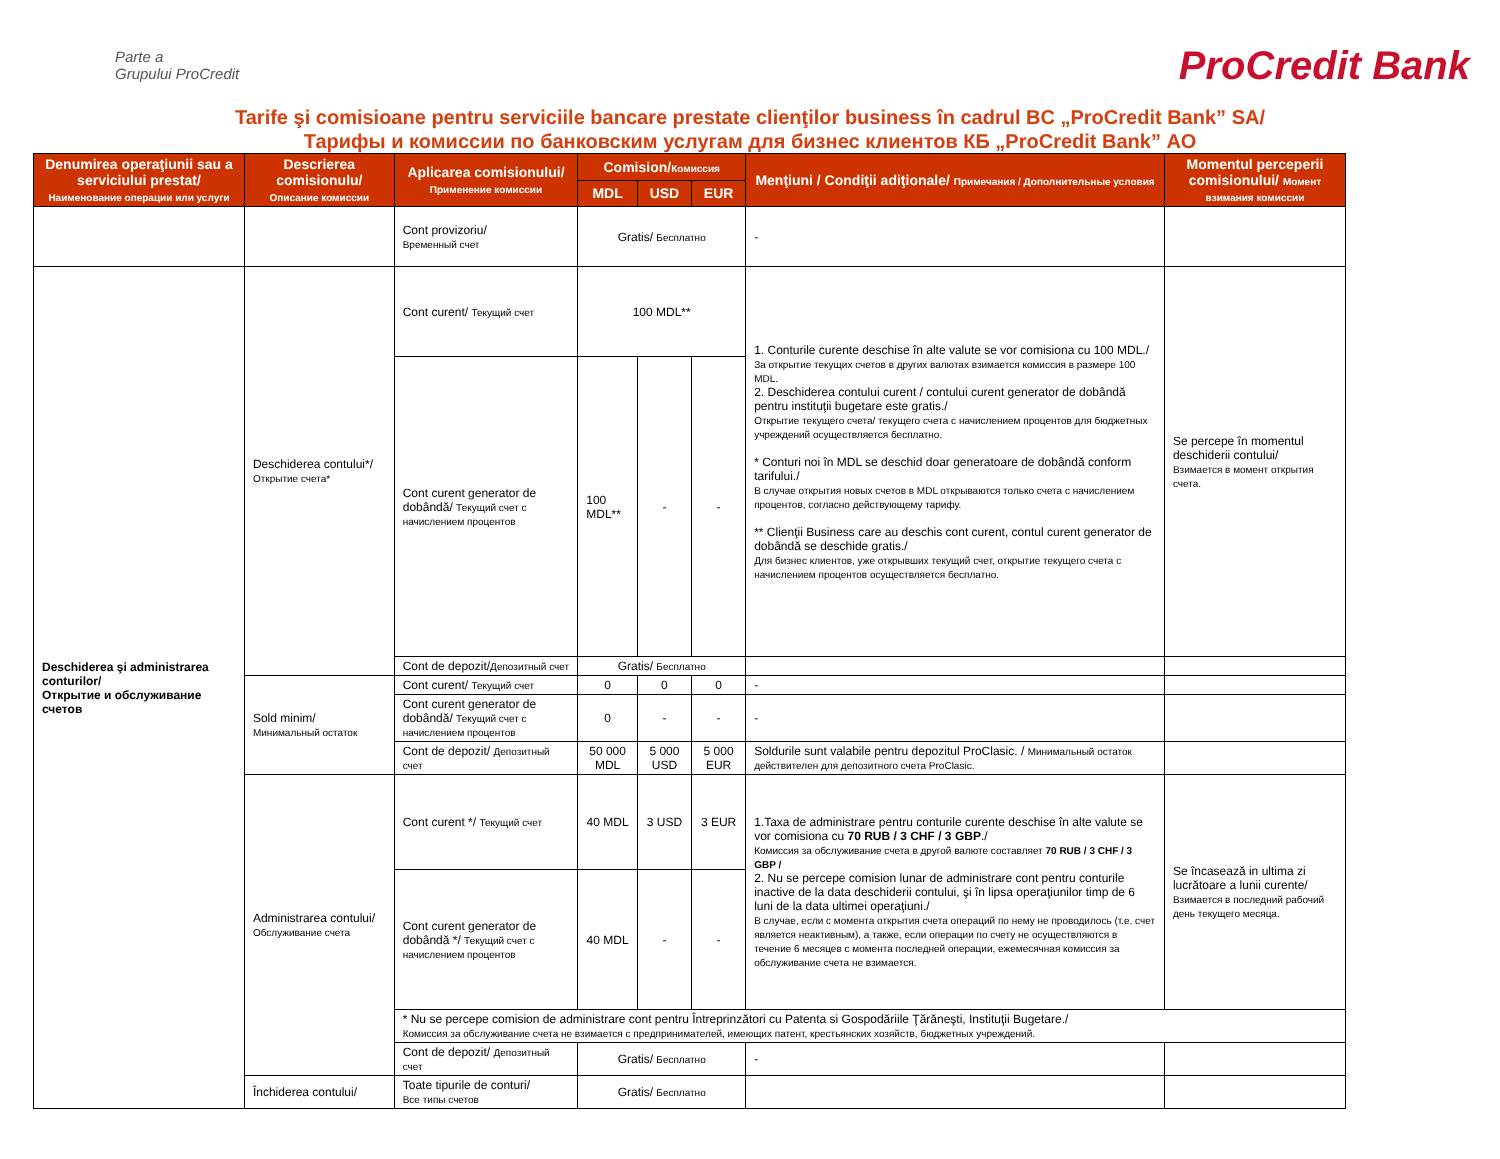Parte a
Grupului ProCredit
ProCredit Bank
Tarife şi comisioane pentru serviciile bancare prestate clienţilor business în cadrul BC „ProCredit Bank” SA/
Тарифы и комиссии по банковским услугам для бизнес клиентов КБ „ProCredit Bank” АО
| Denumirea operaţiunii sau a serviciului prestat/ Наименование операции или услуги | Descrierea comisionulu/ Описание комиссии | Aplicarea comisionului/ Применение комиссии | Comision/ Комиссия | | | Menţiuni / Condiţii adiţionale/ Примечания / Дополнительные условия | Momentul perceperii comisionului/ Момент взимания комиссии |
| --- | --- | --- | --- | --- | --- | --- | --- |
| | | | MDL | USD | EUR | | |
| | | Cont provizoriu/ Временный счет | Gratis/ Бесплатно | | | - | |
| Deschiderea şi administrarea conturilor/ Открытие и обслуживание счетов | Deschiderea contului*/ Открытие счета* | Cont curent/ Текущий счет | 100 MDL** | | | 1. Conturile curente deschise în alte valute se vor comisiona cu 100 MDL./ За открытие текущих счетов в других валютах взимается комиссия в размере 100 MDL. 2. Deschiderea contului curent / contului curent generator de dobândă pentru instituţii bugetare este gratis./ Открытие текущего счета/ текущего счета с начислением процентов для бюджетных учреждений осуществляется бесплатно. * Conturi noi în MDL se deschid doar generatoare de dobândă conform tarifului./ В случае открытия новых счетов в MDL открываются только счета с начислением процентов, согласно действующему тарифу. ** Clienţii Business care au deschis cont curent, contul curent generator de dobândă se deschide gratis./ Для бизнес клиентов, уже открывших текущий счет, открытие текущего счета с начислением процентов осуществляется бесплатно. | Se percepe în momentul deschiderii contului/ Взимается в момент открытия счета. |
| | | Cont curent generator de dobândă/ Текущий счет с начислением процентов | 100 MDL** | - | - | | |
| | | Cont de depozit/ Депозитный счет | Gratis/ Бесплатно | | | | |
| | Sold minim/ Минимальный остаток | Cont curent/ Текущий счет | 0 | 0 | 0 | - | |
| | | Cont curent generator de dobândă/ Текущий счет с начислением процентов | 0 | - | - | - | |
| | | Cont de depozit/ Депозитный счет | 50 000 MDL | 5 000 USD | 5 000 EUR | Soldurile sunt valabile pentru depozitul ProClasic. / Минимальный остаток действителен для депозитного счета ProClasic. | |
| | Administrarea contului/ Обслуживание счета | Cont curent */ Текущий счет | 40 MDL | 3 USD | 3 EUR | 1.Taxa de administrare pentru conturile curente deschise în alte valute se vor comisiona cu 70 RUB / 3 CHF / 3 GBP ./ Комиссия за обслуживание счета в другой валюте составляет 70 RUB / 3 CHF / 3 GBP / 2. Nu se percepe comision lunar de administrare cont pentru conturile inactive de la data deschiderii contului, şi în lipsa operaţiunilor timp de 6 luni de la data ultimei operaţiuni./ В случае, если с момента открытия счета операций по нему не проводилось (т.е. счет является неактивным), а также, если операции по счету не осуществляются в течение 6 месяцев с момента последней операции, ежемесячная комиссия за обслуживание счета не взимается. | Se încasează in ultima zi lucrătoare a lunii curente/ Взимается в последний рабочий день текущего месяца. |
| | | Cont curent generator de dobândă */ Текущий счет с начислением процентов | 40 MDL | - | - | | |
| | | * Nu se percepe comision de administrare cont pentru Întreprinzători cu Patenta si Gospodăriile Ţărăneşti, Instituţii Bugetare./ Комиссия за обслуживание счета не взимается с предпринимателей, имеющих патент, крестьянских хозяйств, бюджетных учреждений. | | | | | |
| | | Cont de depozit/ Депозитный счет | Gratis/ Бесплатно | | | - | |
| | Închiderea contului/ | Toate tipurile de conturi/ Все типы счетов | Gratis/ Бесплатно | | | | |